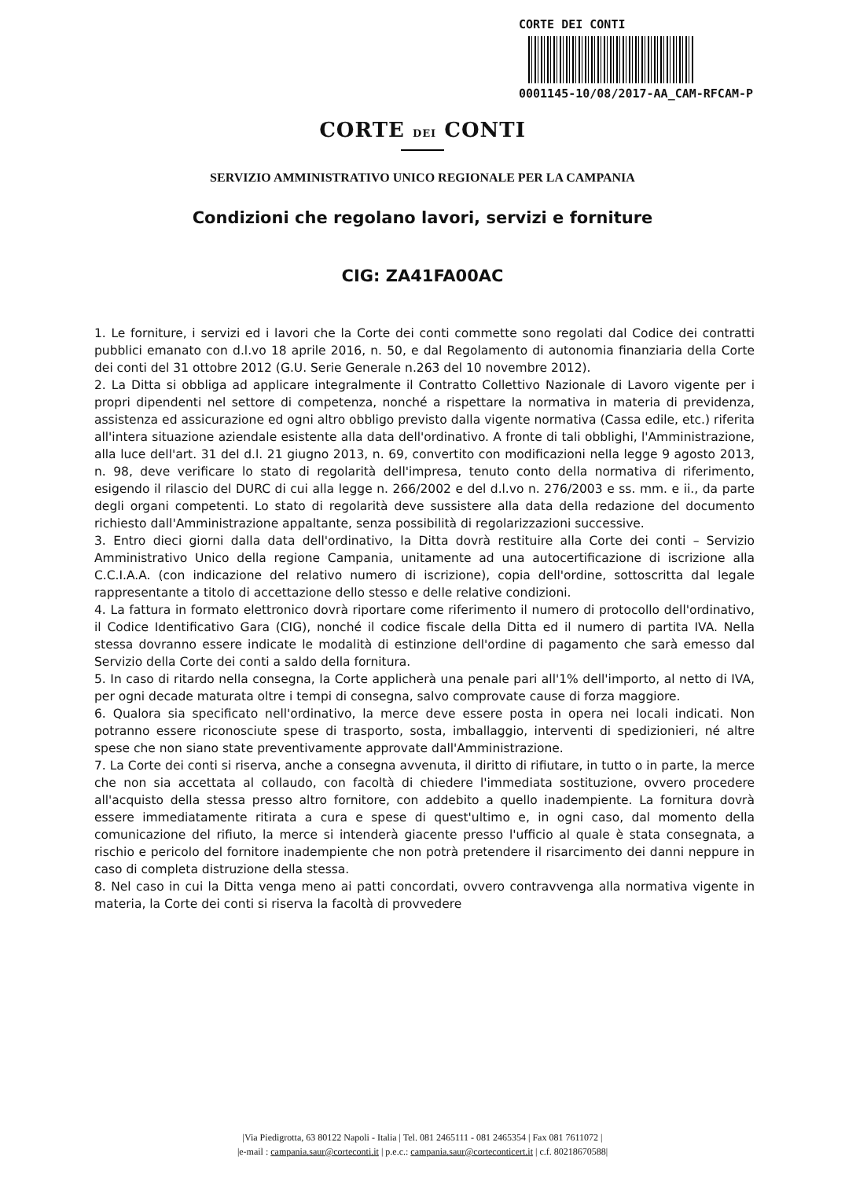CORTE DEI CONTI
0001145-10/08/2017-AA_CAM-RFCAM-P
CORTE DEI CONTI
SERVIZIO AMMINISTRATIVO UNICO REGIONALE PER LA CAMPANIA
Condizioni che regolano lavori, servizi e forniture
CIG: ZA41FA00AC
1. Le forniture, i servizi ed i lavori che la Corte dei conti commette sono regolati dal Codice dei contratti pubblici emanato con d.l.vo 18 aprile 2016, n. 50, e dal Regolamento di autonomia finanziaria della Corte dei conti del 31 ottobre 2012 (G.U. Serie Generale n.263 del 10 novembre 2012).
2. La Ditta si obbliga ad applicare integralmente il Contratto Collettivo Nazionale di Lavoro vigente per i propri dipendenti nel settore di competenza, nonché a rispettare la normativa in materia di previdenza, assistenza ed assicurazione ed ogni altro obbligo previsto dalla vigente normativa (Cassa edile, etc.) riferita all'intera situazione aziendale esistente alla data dell'ordinativo. A fronte di tali obblighi, l'Amministrazione, alla luce dell'art. 31 del d.l. 21 giugno 2013, n. 69, convertito con modificazioni nella legge 9 agosto 2013, n. 98, deve verificare lo stato di regolarità dell'impresa, tenuto conto della normativa di riferimento, esigendo il rilascio del DURC di cui alla legge n. 266/2002 e del d.l.vo n. 276/2003 e ss. mm. e ii., da parte degli organi competenti. Lo stato di regolarità deve sussistere alla data della redazione del documento richiesto dall'Amministrazione appaltante, senza possibilità di regolarizzazioni successive.
3. Entro dieci giorni dalla data dell'ordinativo, la Ditta dovrà restituire alla Corte dei conti – Servizio Amministrativo Unico della regione Campania, unitamente ad una autocertificazione di iscrizione alla C.C.I.A.A. (con indicazione del relativo numero di iscrizione), copia dell'ordine, sottoscritta dal legale rappresentante a titolo di accettazione dello stesso e delle relative condizioni.
4. La fattura in formato elettronico dovrà riportare come riferimento il numero di protocollo dell'ordinativo, il Codice Identificativo Gara (CIG), nonché il codice fiscale della Ditta ed il numero di partita IVA. Nella stessa dovranno essere indicate le modalità di estinzione dell'ordine di pagamento che sarà emesso dal Servizio della Corte dei conti a saldo della fornitura.
5. In caso di ritardo nella consegna, la Corte applicherà una penale pari all'1% dell'importo, al netto di IVA, per ogni decade maturata oltre i tempi di consegna, salvo comprovate cause di forza maggiore.
6. Qualora sia specificato nell'ordinativo, la merce deve essere posta in opera nei locali indicati. Non potranno essere riconosciute spese di trasporto, sosta, imballaggio, interventi di spedizionieri, né altre spese che non siano state preventivamente approvate dall'Amministrazione.
7. La Corte dei conti si riserva, anche a consegna avvenuta, il diritto di rifiutare, in tutto o in parte, la merce che non sia accettata al collaudo, con facoltà di chiedere l'immediata sostituzione, ovvero procedere all'acquisto della stessa presso altro fornitore, con addebito a quello inadempiente. La fornitura dovrà essere immediatamente ritirata a cura e spese di quest'ultimo e, in ogni caso, dal momento della comunicazione del rifiuto, la merce si intenderà giacente presso l'ufficio al quale è stata consegnata, a rischio e pericolo del fornitore inadempiente che non potrà pretendere il risarcimento dei danni neppure in caso di completa distruzione della stessa.
8. Nel caso in cui la Ditta venga meno ai patti concordati, ovvero contravvenga alla normativa vigente in materia, la Corte dei conti si riserva la facoltà di provvedere
|Via Piedigrotta, 63 80122 Napoli - Italia | Tel. 081 2465111 - 081 2465354 | Fax 081 7611072 |
|e-mail : campania.saur@corteconti.it | p.e.c.: campania.saur@corteconticert.it | c.f. 80218670588|